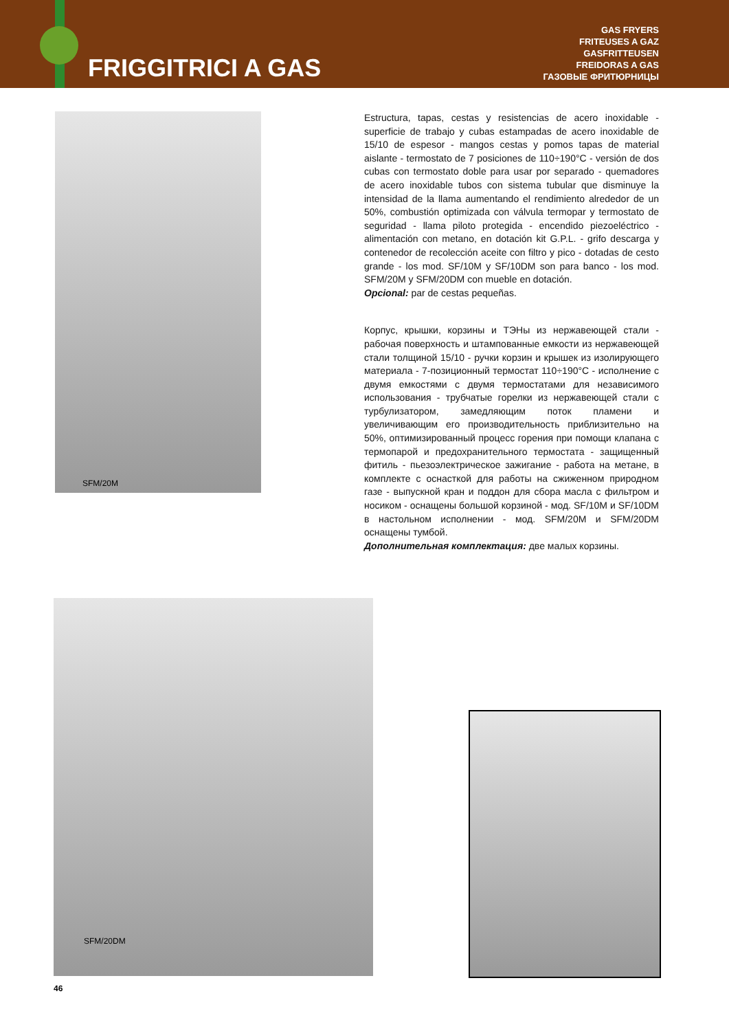FRIGGITRICI A GAS
GAS FRYERS
FRITEUSES A GAZ
GASFRITTEUSEN
FREIDORAS A GAS
ГАЗОВЫЕ ФРИТЮРНИЦЫ
SFM/20M
Estructura, tapas, cestas y resistencias de acero inoxidable - superficie de trabajo y cubas estampadas de acero inoxidable de 15/10 de espesor - mangos cestas y pomos tapas de material aislante - termostato de 7 posiciones de 110÷190°C - versión de dos cubas con termostato doble para usar por separado - quemadores de acero inoxidable tubos con sistema tubular que disminuye la intensidad de la llama aumentando el rendimiento alrededor de un 50%, combustión optimizada con válvula termopar y termostato de seguridad - llama piloto protegida - encendido piezoeléctrico - alimentación con metano, en dotación kit G.P.L. - grifo descarga y contenedor de recolección aceite con filtro y pico - dotadas de cesto grande - los mod. SF/10M y SF/10DM son para banco - los mod. SFM/20M y SFM/20DM con mueble en dotación.
Opcional: par de cestas pequeñas.
Корпус, крышки, корзины и ТЭНы из нержавеющей стали - рабочая поверхность и штампованные емкости из нержавеющей стали толщиной 15/10 - ручки корзин и крышек из изолирующего материала - 7-позиционный термостат 110÷190°C - исполнение с двумя емкостями с двумя термостатами для независимого использования - трубчатые горелки из нержавеющей стали с турбулизатором, замедляющим поток пламени и увеличивающим его производительность приблизительно на 50%, оптимизированный процесс горения при помощи клапана с термопарой и предохранительного термостата - защищенный фитиль - пьезоэлектрическое зажигание - работа на метане, в комплекте с оснасткой для работы на сжиженном природном газе - выпускной кран и поддон для сбора масла с фильтром и носиком - оснащены большой корзиной - мод. SF/10M и SF/10DM в настольном исполнении - мод. SFM/20M и SFM/20DM оснащены тумбой.
Дополнительная комплектация: две малых корзины.
SFM/20DM
46